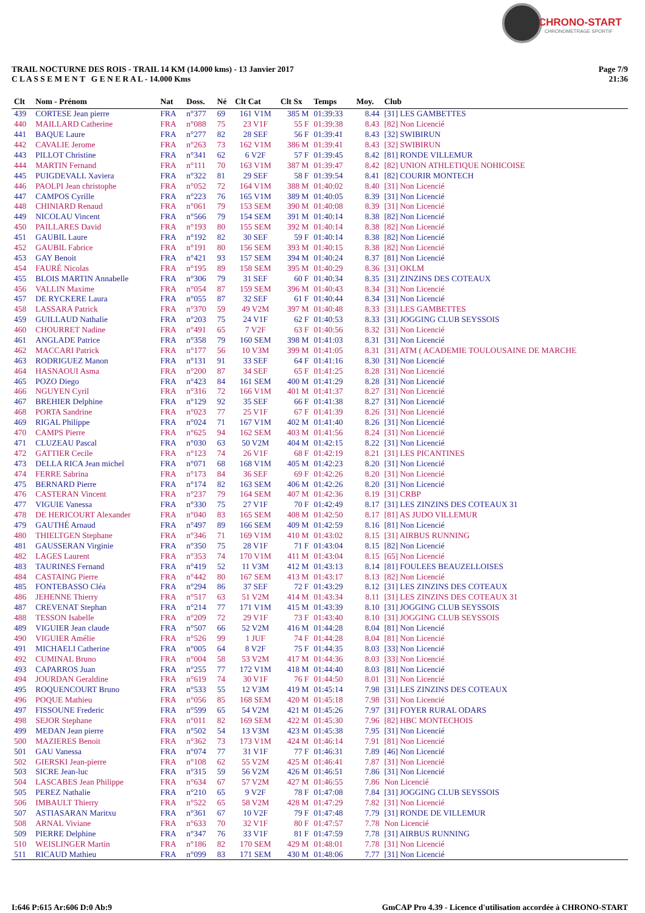CHRONO-START
CHRONOMETRAGE SPORTIF
TRAIL NOCTURNE DES ROIS - TRAIL 14 KM (14.000 kms) - 13 Janvier 2017
C L A S S E M E N T G E N E R A L - 14.000 Kms
Page 7/9
21:36
| Clt | Nom - Prénom | Nat | Doss. | Né | Clt Cat | Clt Sx | Temps | Moy. | Club |
| --- | --- | --- | --- | --- | --- | --- | --- | --- | --- |
| 439 | CORTESE Jean pierre | FRA | n°377 | 69 | 161 V1M | 385 M | 01:39:33 | 8.44 | [31] LES GAMBETTES |
| 440 | MAILLARD Catherine | FRA | n°088 | 75 | 23 V1F | 55 F | 01:39:38 | 8.43 | [82] Non Licencié |
| 441 | BAQUE Laure | FRA | n°277 | 82 | 28 SEF | 56 F | 01:39:41 | 8.43 | [32] SWIBIRUN |
| 442 | CAVALIE Jerome | FRA | n°263 | 73 | 162 V1M | 386 M | 01:39:41 | 8.43 | [32] SWIBIRUN |
| 443 | PILLOT Christine | FRA | n°341 | 62 | 6 V2F | 57 F | 01:39:45 | 8.42 | [81] RONDE VILLEMUR |
| 444 | MARTIN Fernand | FRA | n°111 | 70 | 163 V1M | 387 M | 01:39:47 | 8.42 | [82] UNION ATHLETIQUE NOHICOISE |
| 445 | PUIGDEVALL Xaviera | FRA | n°322 | 81 | 29 SEF | 58 F | 01:39:54 | 8.41 | [82] COURIR MONTECH |
| 446 | PAOLPI Jean christophe | FRA | n°052 | 72 | 164 V1M | 388 M | 01:40:02 | 8.40 | [31] Non Licencié |
| 447 | CAMPOS Cyrille | FRA | n°223 | 76 | 165 V1M | 389 M | 01:40:05 | 8.39 | [31] Non Licencié |
| 448 | CHINIARD Renaud | FRA | n°061 | 79 | 153 SEM | 390 M | 01:40:08 | 8.39 | [31] Non Licencié |
| 449 | NICOLAU Vincent | FRA | n°566 | 79 | 154 SEM | 391 M | 01:40:14 | 8.38 | [82] Non Licencié |
| 450 | PAILLARES David | FRA | n°193 | 80 | 155 SEM | 392 M | 01:40:14 | 8.38 | [82] Non Licencié |
| 451 | GAUBIL Laure | FRA | n°192 | 82 | 30 SEF | 59 F | 01:40:14 | 8.38 | [82] Non Licencié |
| 452 | GAUBIL Fabrice | FRA | n°191 | 80 | 156 SEM | 393 M | 01:40:15 | 8.38 | [82] Non Licencié |
| 453 | GAY Benoit | FRA | n°421 | 93 | 157 SEM | 394 M | 01:40:24 | 8.37 | [81] Non Licencié |
| 454 | FAURÉ Nicolas | FRA | n°195 | 89 | 158 SEM | 395 M | 01:40:29 | 8.36 | [31] OKLM |
| 455 | BLOIS MARTIN Annabelle | FRA | n°306 | 79 | 31 SEF | 60 F | 01:40:34 | 8.35 | [31] ZINZINS DES COTEAUX |
| 456 | VALLIN Maxime | FRA | n°054 | 87 | 159 SEM | 396 M | 01:40:43 | 8.34 | [31] Non Licencié |
| 457 | DE RYCKERE Laura | FRA | n°055 | 87 | 32 SEF | 61 F | 01:40:44 | 8.34 | [31] Non Licencié |
| 458 | LASSARA Patrick | FRA | n°370 | 59 | 49 V2M | 397 M | 01:40:48 | 8.33 | [31] LES GAMBETTES |
| 459 | GUILLAUD Nathalie | FRA | n°203 | 75 | 24 V1F | 62 F | 01:40:53 | 8.33 | [31] JOGGING CLUB SEYSSOIS |
| 460 | CHOURRET Nadine | FRA | n°491 | 65 | 7 V2F | 63 F | 01:40:56 | 8.32 | [31] Non Licencié |
| 461 | ANGLADE Patrice | FRA | n°358 | 79 | 160 SEM | 398 M | 01:41:03 | 8.31 | [31] Non Licencié |
| 462 | MACCARI Patrick | FRA | n°177 | 56 | 10 V3M | 399 M | 01:41:05 | 8.31 | [31] ATM ( ACADEMIE TOULOUSAINE DE MARCHE |
| 463 | RODRIGUEZ Manon | FRA | n°131 | 91 | 33 SEF | 64 F | 01:41:16 | 8.30 | [31] Non Licencié |
| 464 | HASNAOUI Asma | FRA | n°200 | 87 | 34 SEF | 65 F | 01:41:25 | 8.28 | [31] Non Licencié |
| 465 | POZO Diego | FRA | n°423 | 84 | 161 SEM | 400 M | 01:41:29 | 8.28 | [31] Non Licencié |
| 466 | NGUYEN Cyril | FRA | n°316 | 72 | 166 V1M | 401 M | 01:41:37 | 8.27 | [31] Non Licencié |
| 467 | BREHIER Delphine | FRA | n°129 | 92 | 35 SEF | 66 F | 01:41:38 | 8.27 | [31] Non Licencié |
| 468 | PORTA Sandrine | FRA | n°023 | 77 | 25 V1F | 67 F | 01:41:39 | 8.26 | [31] Non Licencié |
| 469 | RIGAL Philippe | FRA | n°024 | 71 | 167 V1M | 402 M | 01:41:40 | 8.26 | [31] Non Licencié |
| 470 | CAMPS Pierre | FRA | n°625 | 94 | 162 SEM | 403 M | 01:41:56 | 8.24 | [31] Non Licencié |
| 471 | CLUZEAU Pascal | FRA | n°030 | 63 | 50 V2M | 404 M | 01:42:15 | 8.22 | [31] Non Licencié |
| 472 | GATTIER Cecile | FRA | n°123 | 74 | 26 V1F | 68 F | 01:42:19 | 8.21 | [31] LES PICANTINES |
| 473 | DELLA RICA Jean michel | FRA | n°071 | 68 | 168 V1M | 405 M | 01:42:23 | 8.20 | [31] Non Licencié |
| 474 | FERRE Sabrina | FRA | n°173 | 84 | 36 SEF | 69 F | 01:42:26 | 8.20 | [31] Non Licencié |
| 475 | BERNARD Pierre | FRA | n°174 | 82 | 163 SEM | 406 M | 01:42:26 | 8.20 | [31] Non Licencié |
| 476 | CASTERAN Vincent | FRA | n°237 | 79 | 164 SEM | 407 M | 01:42:36 | 8.19 | [31] CRBP |
| 477 | VIGUIE Vanessa | FRA | n°330 | 75 | 27 V1F | 70 F | 01:42:49 | 8.17 | [31] LES ZINZINS DES COTEAUX 31 |
| 478 | DE HERICOURT Alexander | FRA | n°040 | 83 | 165 SEM | 408 M | 01:42:50 | 8.17 | [81] AS JUDO VILLEMUR |
| 479 | GAUTHÉ Arnaud | FRA | n°497 | 89 | 166 SEM | 409 M | 01:42:59 | 8.16 | [81] Non Licencié |
| 480 | THIELTGEN Stephane | FRA | n°346 | 71 | 169 V1M | 410 M | 01:43:02 | 8.15 | [31] AIRBUS RUNNING |
| 481 | GAUSSERAN Virginie | FRA | n°350 | 75 | 28 V1F | 71 F | 01:43:04 | 8.15 | [82] Non Licencié |
| 482 | LAGES Laurent | FRA | n°353 | 74 | 170 V1M | 411 M | 01:43:04 | 8.15 | [65] Non Licencié |
| 483 | TAURINES Fernand | FRA | n°419 | 52 | 11 V3M | 412 M | 01:43:13 | 8.14 | [81] FOULEES BEAUZELLOISES |
| 484 | CASTAING Pierre | FRA | n°442 | 80 | 167 SEM | 413 M | 01:43:17 | 8.13 | [82] Non Licencié |
| 485 | FONTEBASSO Cléa | FRA | n°294 | 86 | 37 SEF | 72 F | 01:43:29 | 8.12 | [31] LES ZINZINS DES COTEAUX |
| 486 | JEHENNE Thierry | FRA | n°517 | 63 | 51 V2M | 414 M | 01:43:34 | 8.11 | [31] LES ZINZINS DES COTEAUX 31 |
| 487 | CREVENAT Stephan | FRA | n°214 | 77 | 171 V1M | 415 M | 01:43:39 | 8.10 | [31] JOGGING CLUB SEYSSOIS |
| 488 | TESSON Isabelle | FRA | n°209 | 72 | 29 V1F | 73 F | 01:43:40 | 8.10 | [31] JOGGING CLUB SEYSSOIS |
| 489 | VIGUIER Jean claude | FRA | n°507 | 66 | 52 V2M | 416 M | 01:44:28 | 8.04 | [81] Non Licencié |
| 490 | VIGUIER Amélie | FRA | n°526 | 99 | 1 JUF | 74 F | 01:44:28 | 8.04 | [81] Non Licencié |
| 491 | MICHAELI Catherine | FRA | n°005 | 64 | 8 V2F | 75 F | 01:44:35 | 8.03 | [33] Non Licencié |
| 492 | CUMINAL Bruno | FRA | n°004 | 58 | 53 V2M | 417 M | 01:44:36 | 8.03 | [33] Non Licencié |
| 493 | CAPARROS Juan | FRA | n°255 | 77 | 172 V1M | 418 M | 01:44:40 | 8.03 | [81] Non Licencié |
| 494 | JOURDAN Geraldine | FRA | n°619 | 74 | 30 V1F | 76 F | 01:44:50 | 8.01 | [31] Non Licencié |
| 495 | ROQUENCOURT Bruno | FRA | n°533 | 55 | 12 V3M | 419 M | 01:45:14 | 7.98 | [31] LES ZINZINS DES COTEAUX |
| 496 | POQUE Mathieu | FRA | n°056 | 85 | 168 SEM | 420 M | 01:45:18 | 7.98 | [31] Non Licencié |
| 497 | FISSOUNE Frederic | FRA | n°599 | 65 | 54 V2M | 421 M | 01:45:26 | 7.97 | [31] FOYER RURAL ODARS |
| 498 | SEJOR Stephane | FRA | n°011 | 82 | 169 SEM | 422 M | 01:45:30 | 7.96 | [82] HBC MONTECHOIS |
| 499 | MEDAN Jean pierre | FRA | n°502 | 54 | 13 V3M | 423 M | 01:45:38 | 7.95 | [31] Non Licencié |
| 500 | MAZIERES Benoit | FRA | n°362 | 73 | 173 V1M | 424 M | 01:46:14 | 7.91 | [81] Non Licencié |
| 501 | GAU Vanessa | FRA | n°074 | 77 | 31 V1F | 77 F | 01:46:31 | 7.89 | [46] Non Licencié |
| 502 | GIERSKI Jean-pierre | FRA | n°108 | 62 | 55 V2M | 425 M | 01:46:41 | 7.87 | [31] Non Licencié |
| 503 | SICRE Jean-luc | FRA | n°315 | 59 | 56 V2M | 426 M | 01:46:51 | 7.86 | [31] Non Licencié |
| 504 | LASCABES Jean Philippe | FRA | n°634 | 67 | 57 V2M | 427 M | 01:46:55 | 7.86 | Non Licencié |
| 505 | PEREZ Nathalie | FRA | n°210 | 65 | 9 V2F | 78 F | 01:47:08 | 7.84 | [31] JOGGING CLUB SEYSSOIS |
| 506 | IMBAULT Thierry | FRA | n°522 | 65 | 58 V2M | 428 M | 01:47:29 | 7.82 | [31] Non Licencié |
| 507 | ASTIASARAN Maritxu | FRA | n°361 | 67 | 10 V2F | 79 F | 01:47:48 | 7.79 | [31] RONDE DE VILLEMUR |
| 508 | ARNAL Viviane | FRA | n°633 | 70 | 32 V1F | 80 F | 01:47:57 | 7.78 | Non Licencié |
| 509 | PIERRE Delphine | FRA | n°347 | 76 | 33 V1F | 81 F | 01:47:59 | 7.78 | [31] AIRBUS RUNNING |
| 510 | WEISLINGER Martin | FRA | n°186 | 82 | 170 SEM | 429 M | 01:48:01 | 7.78 | [31] Non Licencié |
| 511 | RICAUD Mathieu | FRA | n°099 | 83 | 171 SEM | 430 M | 01:48:06 | 7.77 | [31] Non Licencié |
I:646 P:615 Ar:606 D:0 Ab:9 GmCAP Pro 4.39 - Licence d'utilisation accordée à CHRONO-START